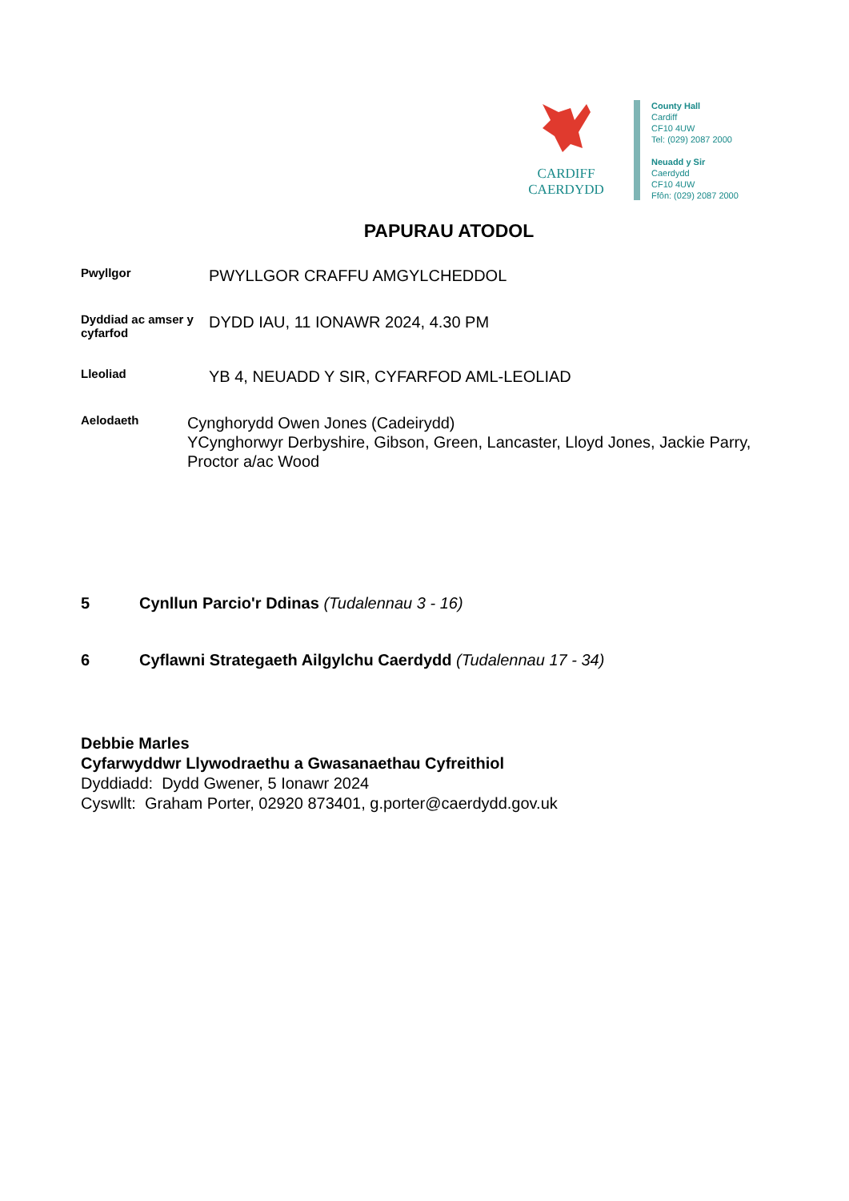CARDIFF
CAERDYDD
County Hall
Cardiff
CF10 4UW
Tel: (029) 2087 2000
Neuadd y Sir
Caerdydd
CF10 4UW
Ffôn: (029) 2087 2000
PAPURAU ATODOL
Pwyllgor
PWYLLGOR CRAFFU AMGYLCHEDDOL
Dyddiad ac amser y cyfarfod
DYDD IAU, 11 IONAWR 2024, 4.30 PM
Lleoliad
YB 4, NEUADD Y SIR, CYFARFOD AML-LEOLIAD
Aelodaeth
Cynghorydd Owen Jones (Cadeirydd)
YCynghorwyr Derbyshire, Gibson, Green, Lancaster, Lloyd Jones, Jackie Parry, Proctor a/ac Wood
5 Cynllun Parcio'r Ddinas (Tudalennau 3 - 16)
6 Cyflawni Strategaeth Ailgylchu Caerdydd (Tudalennau 17 - 34)
Debbie Marles
Cyfarwyddwr Llywodraethu a Gwasanaethau Cyfreithiol
Dyddiadd: Dydd Gwener, 5 Ionawr 2024
Cyswllt: Graham Porter, 02920 873401, g.porter@caerdydd.gov.uk